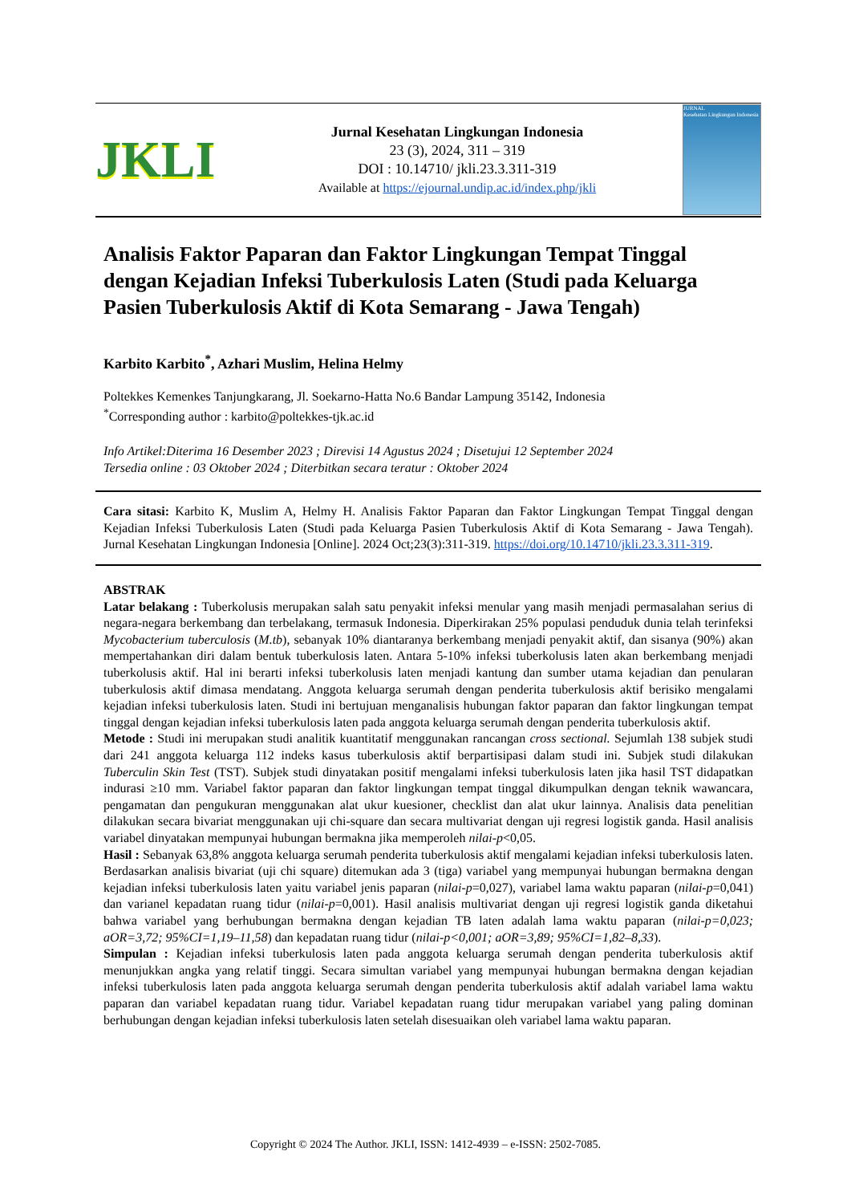JKLI
Jurnal Kesehatan Lingkungan Indonesia
23 (3), 2024, 311 – 319
DOI : 10.14710/ jkli.23.3.311-319
Available at https://ejournal.undip.ac.id/index.php/jkli
JURNAL
Kesehatan Lingkungan Indonesia
Analisis Faktor Paparan dan Faktor Lingkungan Tempat Tinggal dengan Kejadian Infeksi Tuberkulosis Laten (Studi pada Keluarga Pasien Tuberkulosis Aktif di Kota Semarang - Jawa Tengah)
Karbito Karbito<sup>*</sup>, Azhari Muslim, Helina Helmy
Poltekkes Kemenkes Tanjungkarang, Jl. Soekarno-Hatta No.6 Bandar Lampung 35142, Indonesia
<sup>*</sup> Corresponding author : karbito@poltekkes-tjk.ac.id
Info Artikel:Diterima 16 Desember 2023 ; Direvisi 14 Agustus 2024 ; Disetujui 12 September 2024
Tersedia online : 03 Oktober 2024 ; Diterbitkan secara teratur : Oktober 2024
Cara sitasi: Karbito K, Muslim A, Helmy H. Analisis Faktor Paparan dan Faktor Lingkungan Tempat Tinggal dengan Kejadian Infeksi Tuberkulosis Laten (Studi pada Keluarga Pasien Tuberkulosis Aktif di Kota Semarang - Jawa Tengah). Jurnal Kesehatan Lingkungan Indonesia [Online]. 2024 Oct;23(3):311-319. https://doi.org/10.14710/jkli.23.3.311-319.
ABSTRAK
Latar belakang : Tuberkolusis merupakan salah satu penyakit infeksi menular yang masih menjadi permasalahan serius di negara-negara berkembang dan terbelakang, termasuk Indonesia. Diperkirakan 25% populasi penduduk dunia telah terinfeksi Mycobacterium tuberculosis (M.tb), sebanyak 10% diantaranya berkembang menjadi penyakit aktif, dan sisanya (90%) akan mempertahankan diri dalam bentuk tuberkulosis laten. Antara 5-10% infeksi tuberkolusis laten akan berkembang menjadi tuberkolusis aktif. Hal ini berarti infeksi tuberkolusis laten menjadi kantung dan sumber utama kejadian dan penularan tuberkulosis aktif dimasa mendatang. Anggota keluarga serumah dengan penderita tuberkulosis aktif berisiko mengalami kejadian infeksi tuberkulosis laten. Studi ini bertujuan menganalisis hubungan faktor paparan dan faktor lingkungan tempat tinggal dengan kejadian infeksi tuberkulosis laten pada anggota keluarga serumah dengan penderita tuberkulosis aktif.
Metode : Studi ini merupakan studi analitik kuantitatif menggunakan rancangan cross sectional. Sejumlah 138 subjek studi dari 241 anggota keluarga 112 indeks kasus tuberkulosis aktif berpartisipasi dalam studi ini. Subjek studi dilakukan Tuberculin Skin Test (TST). Subjek studi dinyatakan positif mengalami infeksi tuberkulosis laten jika hasil TST didapatkan indurasi ≥10 mm. Variabel faktor paparan dan faktor lingkungan tempat tinggal dikumpulkan dengan teknik wawancara, pengamatan dan pengukuran menggunakan alat ukur kuesioner, checklist dan alat ukur lainnya. Analisis data penelitian dilakukan secara bivariat menggunakan uji chi-square dan secara multivariat dengan uji regresi logistik ganda. Hasil analisis variabel dinyatakan mempunyai hubungan bermakna jika memperoleh nilai-p<0,05.
Hasil : Sebanyak 63,8% anggota keluarga serumah penderita tuberkulosis aktif mengalami kejadian infeksi tuberkulosis laten. Berdasarkan analisis bivariat (uji chi square) ditemukan ada 3 (tiga) variabel yang mempunyai hubungan bermakna dengan kejadian infeksi tuberkulosis laten yaitu variabel jenis paparan (nilai-p=0,027), variabel lama waktu paparan (nilai-p=0,041) dan varianel kepadatan ruang tidur (nilai-p=0,001). Hasil analisis multivariat dengan uji regresi logistik ganda diketahui bahwa variabel yang berhubungan bermakna dengan kejadian TB laten adalah lama waktu paparan (nilai-p=0,023; aOR=3,72; 95%CI=1,19–11,58) dan kepadatan ruang tidur (nilai-p<0,001; aOR=3,89; 95%CI=1,82–8,33).
Simpulan : Kejadian infeksi tuberkulosis laten pada anggota keluarga serumah dengan penderita tuberkulosis aktif menunjukkan angka yang relatif tinggi. Secara simultan variabel yang mempunyai hubungan bermakna dengan kejadian infeksi tuberkulosis laten pada anggota keluarga serumah dengan penderita tuberkulosis aktif adalah variabel lama waktu paparan dan variabel kepadatan ruang tidur. Variabel kepadatan ruang tidur merupakan variabel yang paling dominan berhubungan dengan kejadian infeksi tuberkulosis laten setelah disesuaikan oleh variabel lama waktu paparan.
Copyright © 2024 The Author. JKLI, ISSN: 1412-4939 – e-ISSN: 2502-7085.